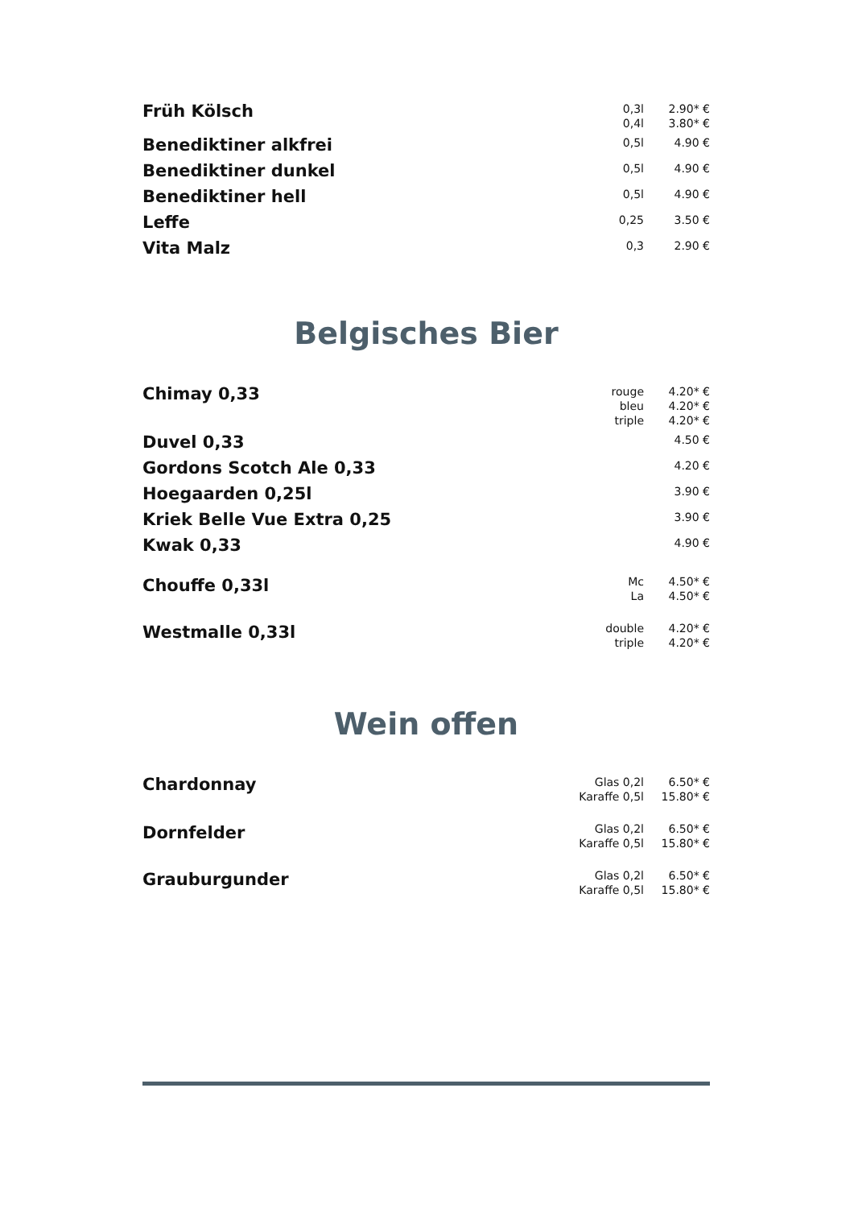| Früh Kölsch | 0,3l 0,4l | 2.90* € 3.80* € |
| Benediktiner alkfrei | 0,5l | 4.90 € |
| Benediktiner dunkel | 0,5l | 4.90 € |
| Benediktiner hell | 0,5l | 4.90 € |
| Leffe | 0,25 | 3.50 € |
| Vita Malz | 0,3 | 2.90 € |
Belgisches Bier
| Chimay 0,33 | rouge bleu triple | 4.20* € 4.20* € 4.20* € |
| Duvel 0,33 | | 4.50 € |
| Gordons Scotch Ale 0,33 | | 4.20 € |
| Hoegaarden 0,25l | | 3.90 € |
| Kriek Belle Vue Extra 0,25 | | 3.90 € |
| Kwak 0,33 | | 4.90 € |
| Chouffe 0,33l | Mc La | 4.50* € 4.50* € |
| Westmalle 0,33l | double triple | 4.20* € 4.20* € |
Wein offen
| Chardonnay | Glas 0,2l Karaffe 0,5l | 6.50* € 15.80* € |
| Dornfelder | Glas 0,2l Karaffe 0,5l | 6.50* € 15.80* € |
| Grauburgunder | Glas 0,2l Karaffe 0,5l | 6.50* € 15.80* € |